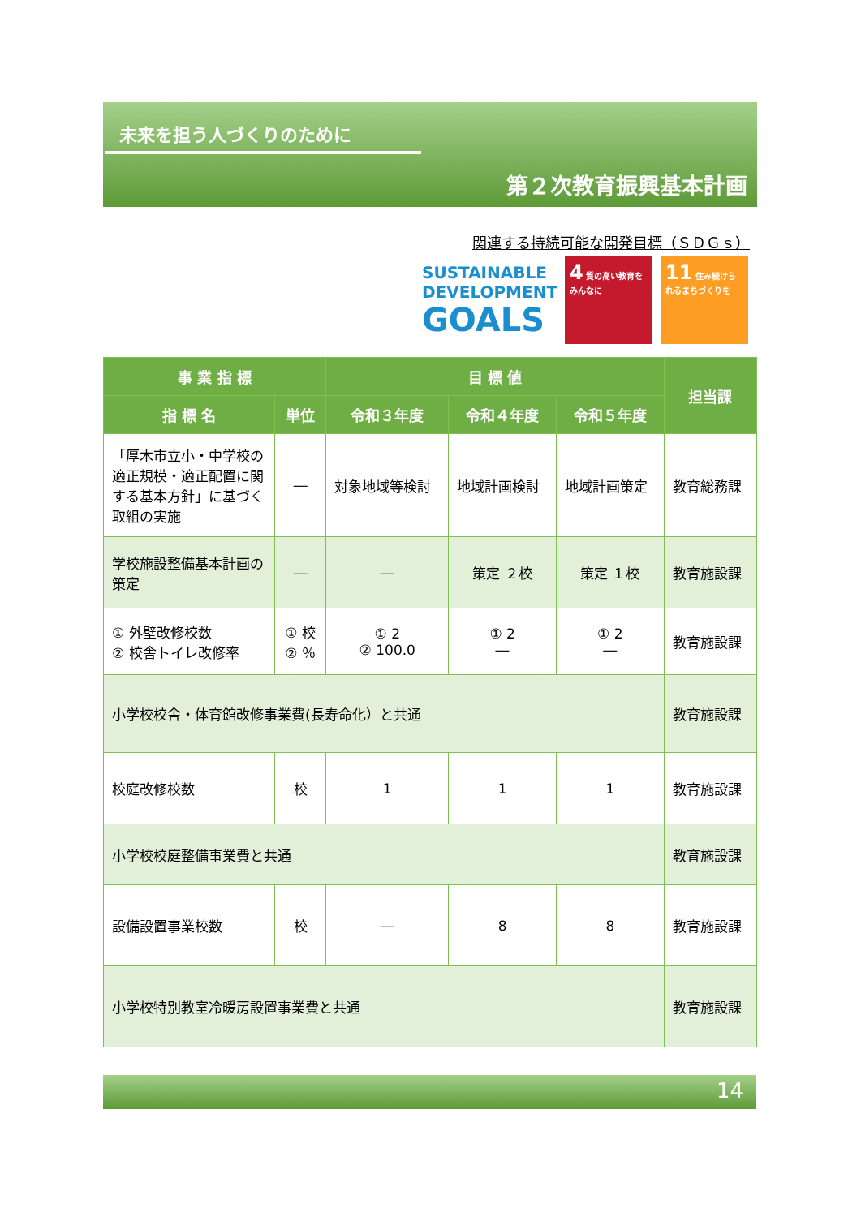未来を担う人づくりのために
第２次教育振興基本計画
関連する持続可能な開発目標（ＳＤＧｓ）
SUSTAINABLE
DEVELOPMENT
GOALS
4 質の高い教育をみんなに
11 住み続けられるまちづくりを
| 事 業 指 標 | | 目 標 値 | | | 担当課 |
| --- | --- | --- | --- | --- | --- |
| 指 標 名 | 単位 | 令和３年度 | 令和４年度 | 令和５年度 | |
| 「厚木市立小・中学校の適正規模・適正配置に関する基本方針」に基づく取組の実施 | ― | 対象地域等検討 | 地域計画検討 | 地域計画策定 | 教育総務課 |
| 学校施設整備基本計画の策定 | ― | ― | 策定 ２校 | 策定 １校 | 教育施設課 |
| ① 外壁改修校数 ② 校舎トイレ改修率 | ① 校 ② ％ | ① 2 ② 100.0 | ① 2 ― | ① 2 ― | 教育施設課 |
| 小学校校舎・体育館改修事業費(長寿命化）と共通 | | | | | 教育施設課 |
| 校庭改修校数 | 校 | 1 | 1 | 1 | 教育施設課 |
| 小学校校庭整備事業費と共通 | | | | | 教育施設課 |
| 設備設置事業校数 | 校 | ― | 8 | 8 | 教育施設課 |
| 小学校特別教室冷暖房設置事業費と共通 | | | | | 教育施設課 |
14